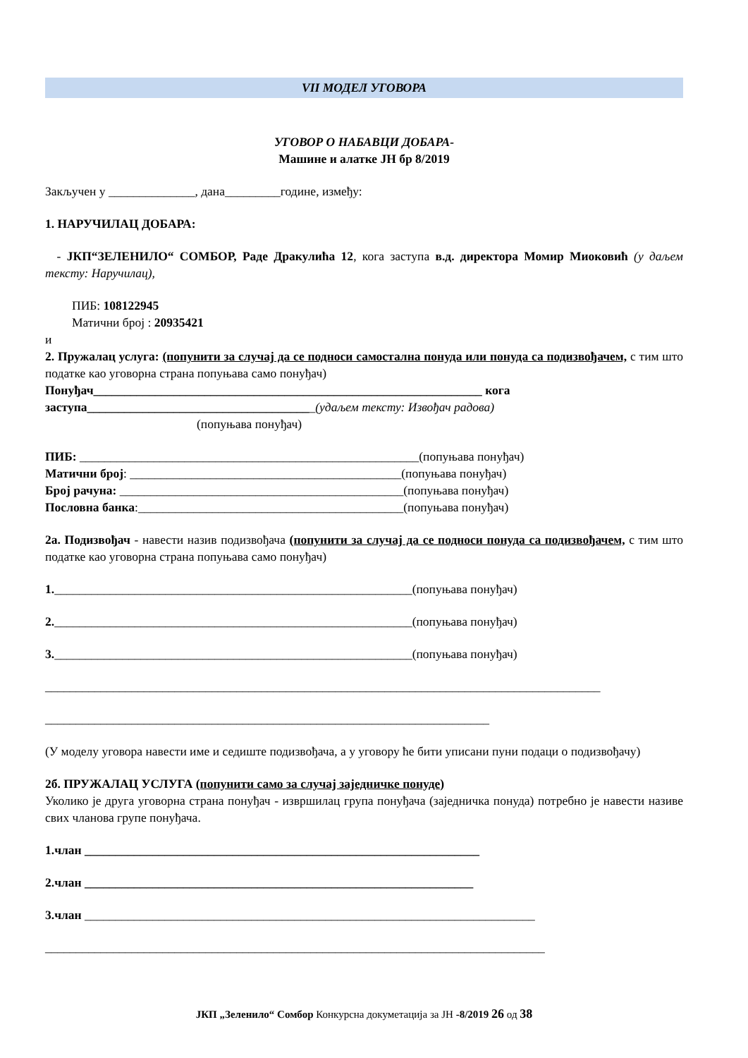VII МОДЕЛ УГОВОРА
УГОВОР О НАБАВЦИ ДОБАРА-
Машине и алатке ЈН бр 8/2019
Закључен у ______________, дана_________године, између:
1. НАРУЧИЛАЦ ДОБАРА:
- ЈКП“ЗЕЛЕНИЛО“ СОМБОР, Раде Дракулића 12, кога заступа в.д. директора Момир Миоковић (у даљем тексту: Наручилац),
ПИБ: 108122945
Матични број : 20935421
и
2. Пружалац услуга: (попунити за случај да се подноси самостална понуда или понуда са подизвођачем, с тим што податке као уговорна страна попуњава само понуђач)
Понуђач_______________________________________________________________ кога заступа_____________________________________(удаљем тексту: Извођач радова)
(попуњава понуђач)
ПИБ: _______________________________________________________(попуњава понуђач)
Матични број: ____________________________________________(попуњава понуђач)
Број рачуна: ______________________________________________(попуњава понуђач)
Пословна банка:___________________________________________(попуњава понуђач)
2а. Подизвођач - навести назив подизвођача (попунити за случај да се подноси понуда са подизвођачем, с тим што податке као уговорна страна попуњава само понуђач)
1.__________________________________________________________(попуњава понуђач)
2.__________________________________________________________(попуњава понуђач)
3.__________________________________________________________(попуњава понуђач)
__________________________________________________________________________________________
________________________________________________________________________
(У моделу уговора навести име и седиште подизвођача, а у уговору ће бити уписани пуни подаци о подизвођачу)
2б. ПРУЖАЛАЦ УСЛУГА (попунити само за случај заједничке понуде)
Уколико је друга уговорна страна понуђач - извршилац група понуђача (заједничка понуда) потребно је навести називе свих чланова групе понуђача.
1.члан ________________________________________________________________
2.члан _______________________________________________________________
3.члан _________________________________________________________________________
_________________________________________________________________________________
ЈКП „Зеленило“ Сомбор Конкурсна докуметација за ЈН -8/2019 26 од 38